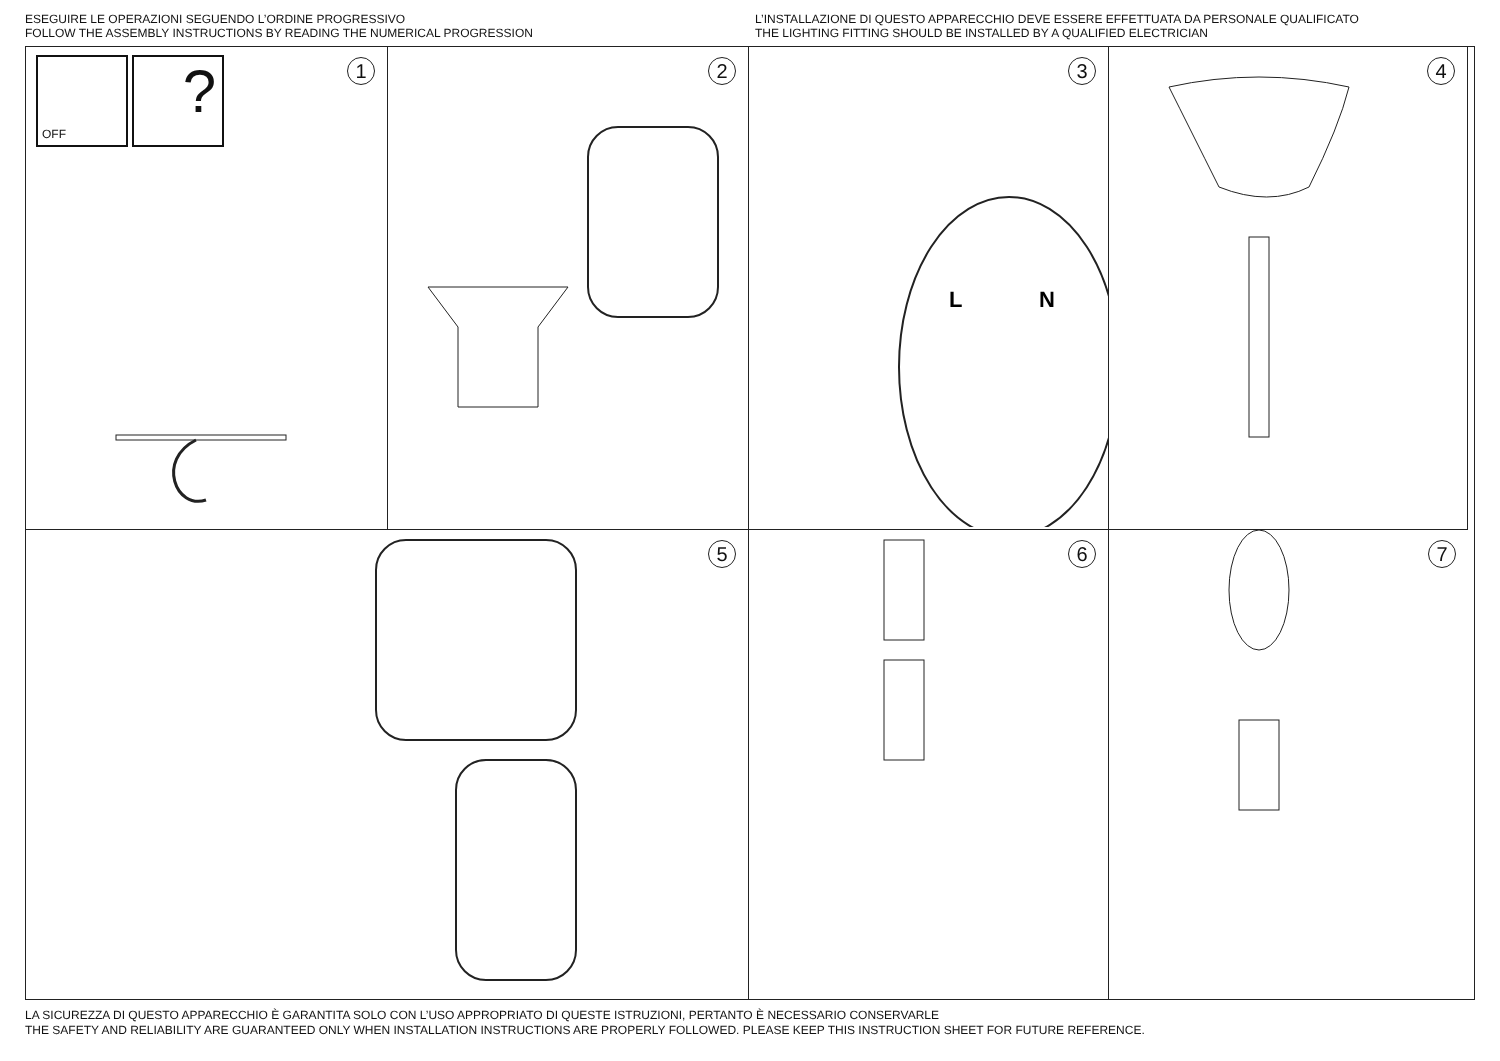ESEGUIRE LE OPERAZIONI SEGUENDO L’ORDINE PROGRESSIVO
FOLLOW THE ASSEMBLY INSTRUCTIONS BY READING THE NUMERICAL PROGRESSION
L’INSTALLAZIONE DI QUESTO APPARECCHIO DEVE ESSERE EFFETTUATA DA PERSONALE QUALIFICATO
THE LIGHTING FITTING SHOULD BE INSTALLED BY A QUALIFIED ELECTRICIAN
1
OFF
?
2
3
L
N
4
5
6
7
LA SICUREZZA DI QUESTO APPARECCHIO È GARANTITA SOLO CON L’USO APPROPRIATO DI QUESTE ISTRUZIONI, PERTANTO È NECESSARIO CONSERVARLE
THE SAFETY AND RELIABILITY ARE GUARANTEED ONLY WHEN INSTALLATION INSTRUCTIONS ARE PROPERLY FOLLOWED. PLEASE KEEP THIS INSTRUCTION SHEET FOR FUTURE REFERENCE.